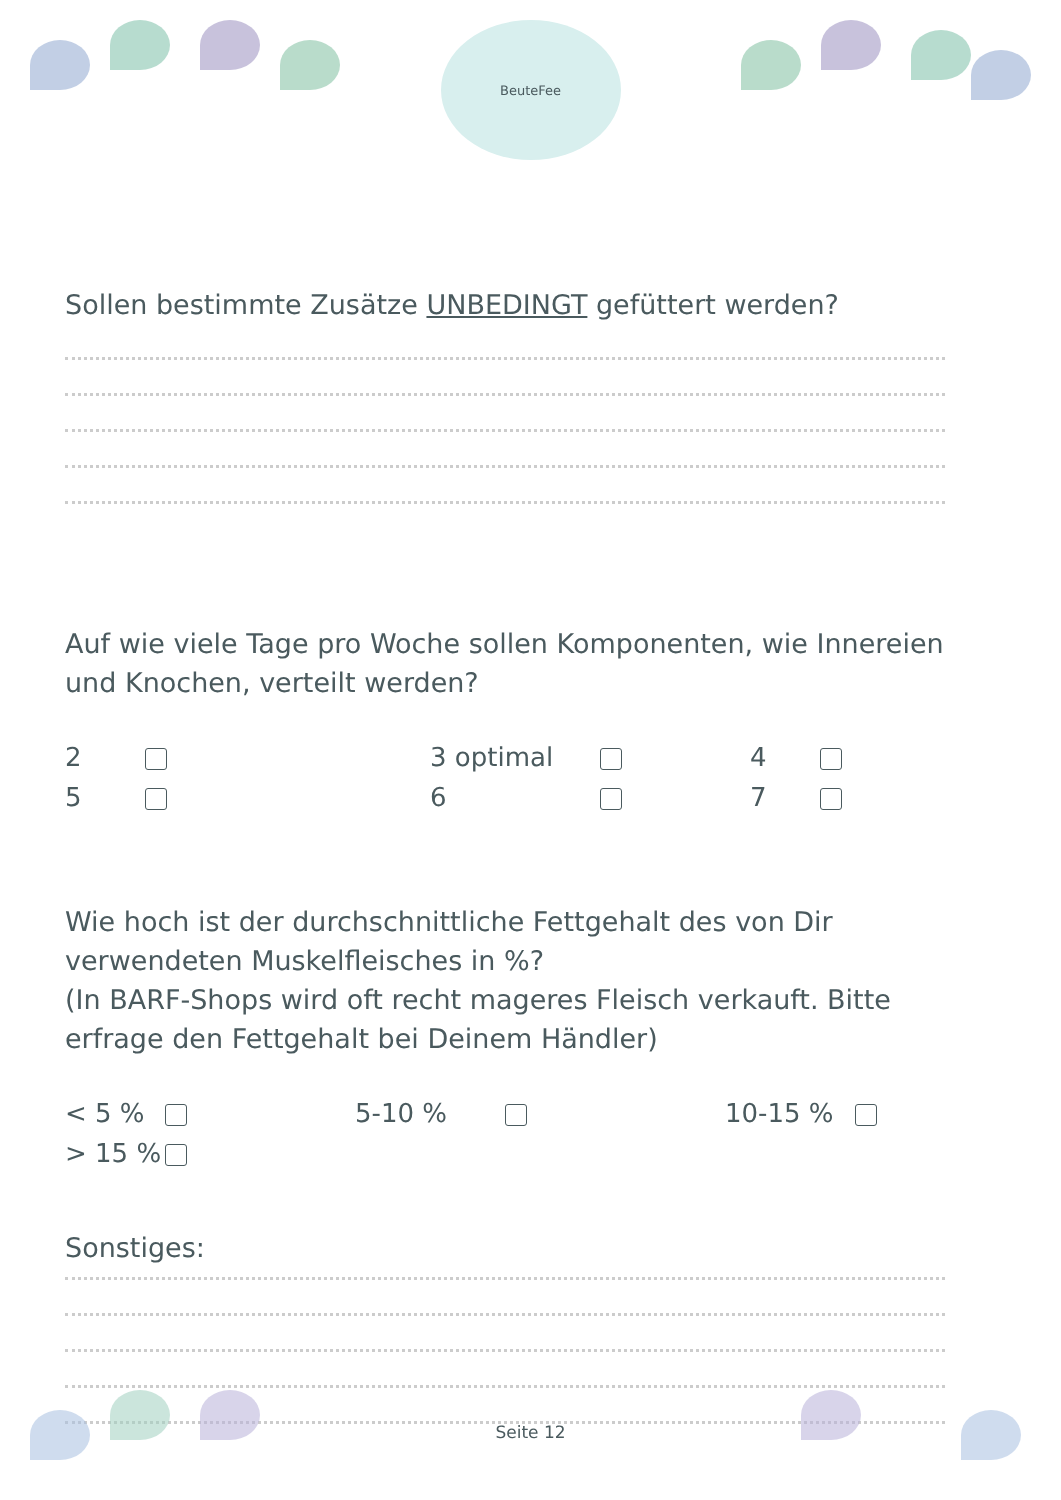BeuteFee
Sollen bestimmte Zusätze UNBEDINGT gefüttert werden?
Auf wie viele Tage pro Woche sollen Komponenten, wie Innereien und Knochen, verteilt werden?
2 3 optimal 4 5 6 7
Wie hoch ist der durchschnittliche Fettgehalt des von Dir verwendeten Muskelfleisches in %?
(In BARF-Shops wird oft recht mageres Fleisch verkauft. Bitte erfrage den Fettgehalt bei Deinem Händler)
< 5 % 5-10 % 10-15 % > 15 %
Sonstiges:
Seite 12